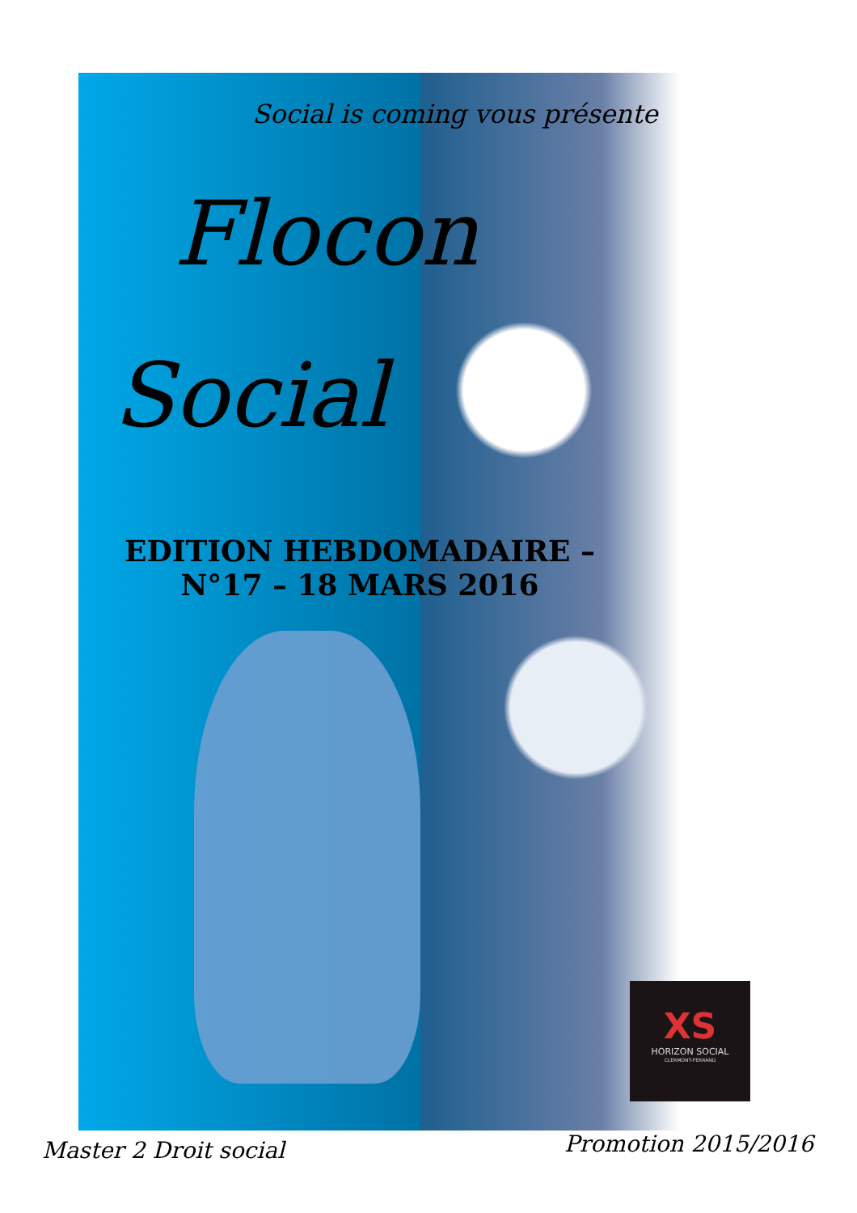Social is coming vous présente
Flocon
Social
EDITION HEBDOMADAIRE – N°17 – 18 MARS 2016
XS
HORIZON SOCIAL
CLERMONT-FERRAND
Master 2 Droit social Promotion 2015/2016